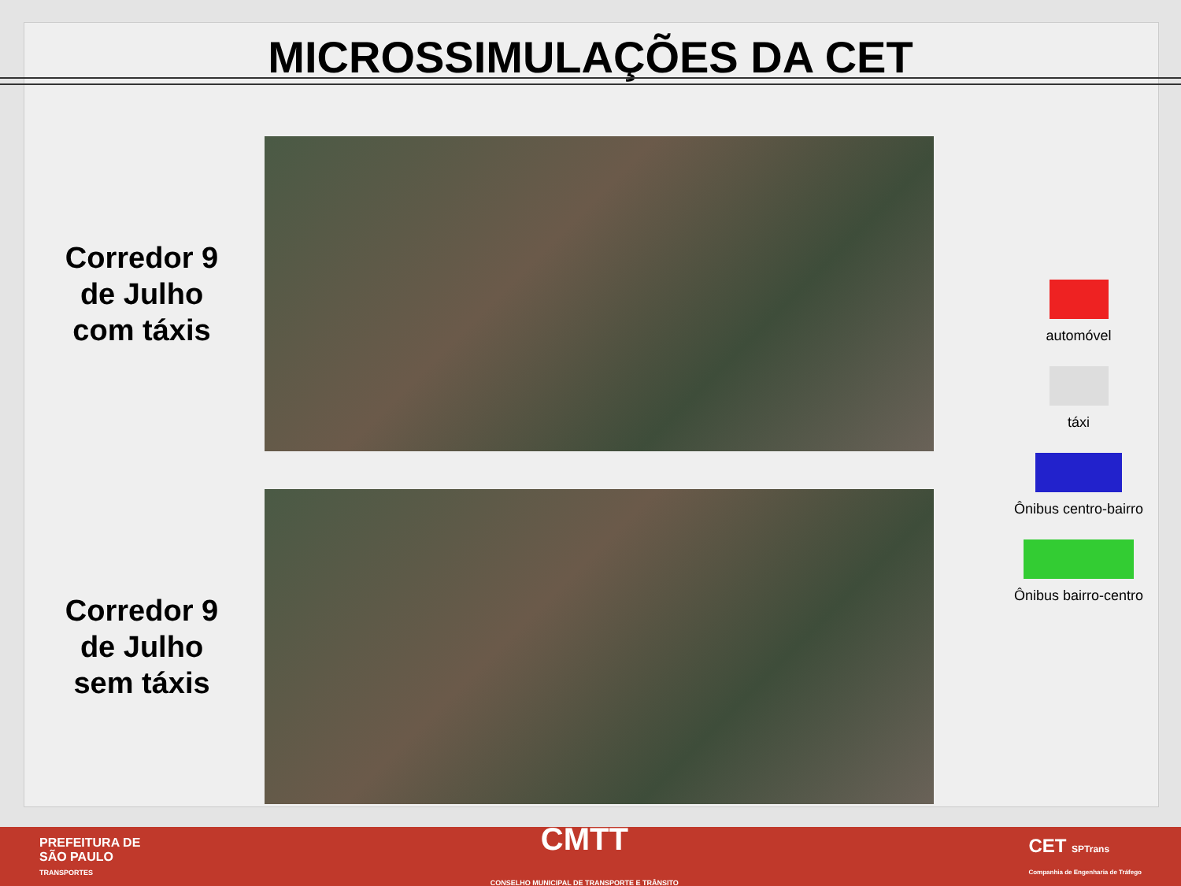MICROSSIMULAÇÕES DA CET
Corredor 9
de Julho
com táxis
Corredor 9
de Julho
sem táxis
automóvel
táxi
Ônibus centro-bairro
Ônibus bairro-centro
PREFEITURA DE
SÃO PAULO
TRANSPORTES
CMTT
CONSELHO MUNICIPAL DE TRANSPORTE E TRÂNSITO
CET SPTrans
Companhia de Engenharia de Tráfego